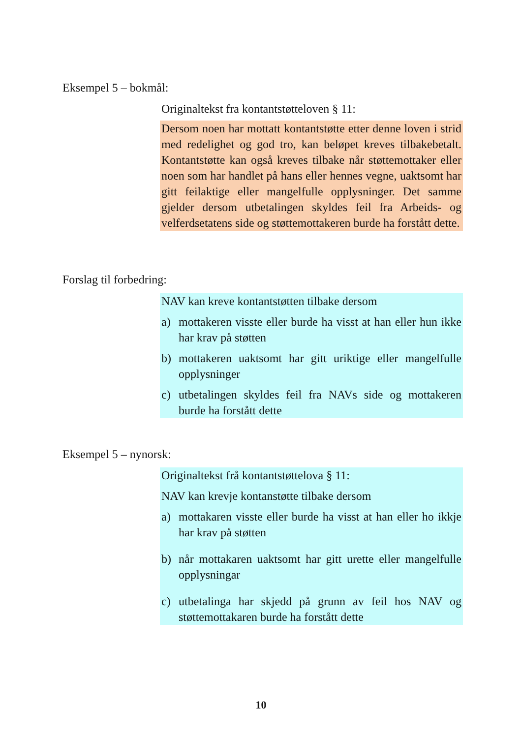Eksempel 5 – bokmål:
Originaltekst fra kontantstøtteloven § 11:
Dersom noen har mottatt kontantstøtte etter denne loven i strid med redelighet og god tro, kan beløpet kreves tilbakebetalt. Kontantstøtte kan også kreves tilbake når støttemottaker eller noen som har handlet på hans eller hennes vegne, uaktsomt har gitt feilaktige eller mangelfulle opplysninger. Det samme gjelder dersom utbetalingen skyldes feil fra Arbeids- og velferdsetatens side og støttemottakeren burde ha forstått dette.
Forslag til forbedring:
NAV kan kreve kontantstøtten tilbake dersom
a) mottakeren visste eller burde ha visst at han eller hun ikke har krav på støtten
b) mottakeren uaktsomt har gitt uriktige eller mangelfulle opplysninger
c) utbetalingen skyldes feil fra NAVs side og mottakeren burde ha forstått dette
Eksempel 5 – nynorsk:
Originaltekst frå kontantstøttelova § 11:
NAV kan krevje kontanstøtte tilbake dersom
a) mottakaren visste eller burde ha visst at han eller ho ikkje har krav på støtten
b) når mottakaren uaktsomt har gitt urette eller mangelfulle opplysningar
c) utbetalinga har skjedd på grunn av feil hos NAV og støttemottakaren burde ha forstått dette
10